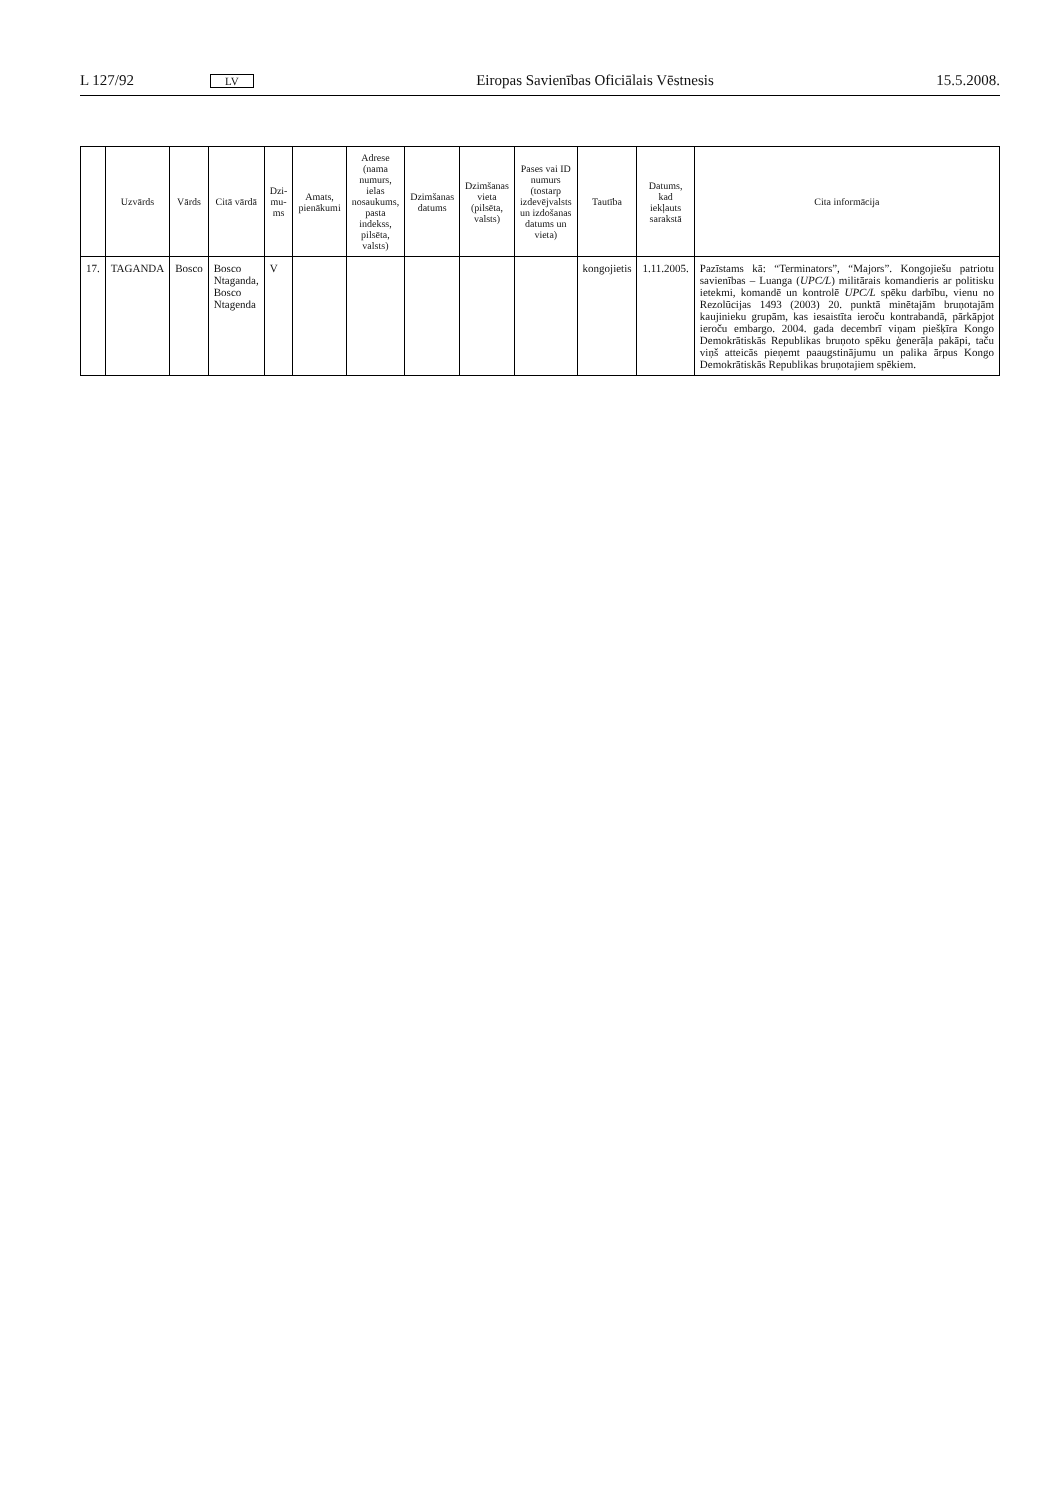L 127/92 LV Eiropas Savienības Oficiālais Vēstnesis 15.5.2008.
| | Uzvārds | Vārds | Citā vārdā | Dzi-mu-ms | Amats, pienākumi | Adrese (nama numurs, ielas nosaukums, pasta indekss, pilsēta, valsts) | Dzimšanas datums | Dzimšanas vieta (pilsēta, valsts) | Pases vai ID numurs (tostarp izdevējvalsts un izdošanas datums un vieta) | Tautība | Datums, kad iekļauts sarakstā | Cita informācija |
| --- | --- | --- | --- | --- | --- | --- | --- | --- | --- | --- | --- | --- |
| 17. | TAGANDA | Bosco | Bosco Ntaganda, Bosco Ntagenda | V | | | | | | kongojietis | 1.11.2005. | Pazīstams kā: “Terminators”, “Majors”. Kongojiešu patriotu savienības – Luanga ( UPC/L ) militārais komandieris ar politisku ietekmi, komandē un kontrolē UPC/L spēku darbību, vienu no Rezolūcijas 1493 (2003) 20. punktā minētajām bruņotajām kaujinieku grupām, kas iesaistīta ieroču kontrabandā, pārkāpjot ieroču embargo. 2004. gada decembrī viņam piešķīra Kongo Demokrātiskās Republikas bruņoto spēku ģenerāļa pakāpi, taču viņš atteicās pieņemt paaugstinājumu un palika ārpus Kongo Demokrātiskās Republikas bruņotajiem spēkiem. |